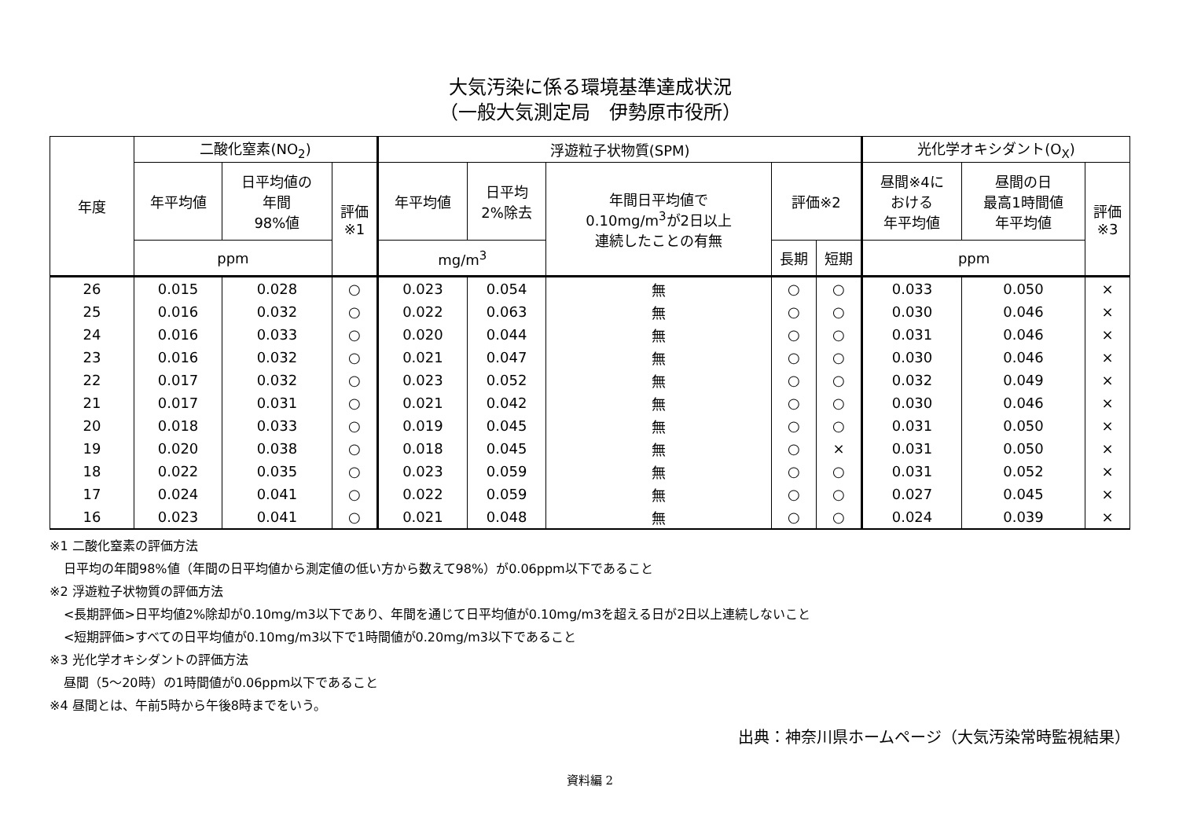大気汚染に係る環境基準達成状況
（一般大気測定局　伊勢原市役所）
| 年度 | 二酸化窒素(NO<sub>2</sub>) | | | 浮遊粒子状物質(SPM) | | | | | 光化学オキシダント(O<sub>X</sub>) | | |
| --- | --- | --- | --- | --- | --- | --- | --- | --- | --- | --- | --- |
| | 年平均値 | 日平均値の 年間 98%値 | 評価 ※1 | 年平均値 | 日平均 2%除去 | 年間日平均値で 0.10mg/m<sup>3</sup>が2日以上 連続したことの有無 | 評価※2 | | 昼間※4に おける 年平均値 | 昼間の日 最高1時間値 年平均値 | 評価 ※3 |
| | ppm | | | mg/m<sup>3</sup> | | | 長期 | 短期 | ppm | | |
| 26 | 0.015 | 0.028 | ○ | 0.023 | 0.054 | 無 | ○ | ○ | 0.033 | 0.050 | × |
| 25 | 0.016 | 0.032 | ○ | 0.022 | 0.063 | 無 | ○ | ○ | 0.030 | 0.046 | × |
| 24 | 0.016 | 0.033 | ○ | 0.020 | 0.044 | 無 | ○ | ○ | 0.031 | 0.046 | × |
| 23 | 0.016 | 0.032 | ○ | 0.021 | 0.047 | 無 | ○ | ○ | 0.030 | 0.046 | × |
| 22 | 0.017 | 0.032 | ○ | 0.023 | 0.052 | 無 | ○ | ○ | 0.032 | 0.049 | × |
| 21 | 0.017 | 0.031 | ○ | 0.021 | 0.042 | 無 | ○ | ○ | 0.030 | 0.046 | × |
| 20 | 0.018 | 0.033 | ○ | 0.019 | 0.045 | 無 | ○ | ○ | 0.031 | 0.050 | × |
| 19 | 0.020 | 0.038 | ○ | 0.018 | 0.045 | 無 | ○ | × | 0.031 | 0.050 | × |
| 18 | 0.022 | 0.035 | ○ | 0.023 | 0.059 | 無 | ○ | ○ | 0.031 | 0.052 | × |
| 17 | 0.024 | 0.041 | ○ | 0.022 | 0.059 | 無 | ○ | ○ | 0.027 | 0.045 | × |
| 16 | 0.023 | 0.041 | ○ | 0.021 | 0.048 | 無 | ○ | ○ | 0.024 | 0.039 | × |
※1 二酸化窒素の評価方法
日平均の年間98%値（年間の日平均値から測定値の低い方から数えて98%）が0.06ppm以下であること
※2 浮遊粒子状物質の評価方法
<長期評価>日平均値2%除却が0.10mg/m3以下であり、年間を通じて日平均値が0.10mg/m3を超える日が2日以上連続しないこと
<短期評価>すべての日平均値が0.10mg/m3以下で1時間値が0.20mg/m3以下であること
※3 光化学オキシダントの評価方法
昼間（5～20時）の1時間値が0.06ppm以下であること
※4 昼間とは、午前5時から午後8時までをいう。
出典：神奈川県ホームページ（大気汚染常時監視結果）
資料編 2